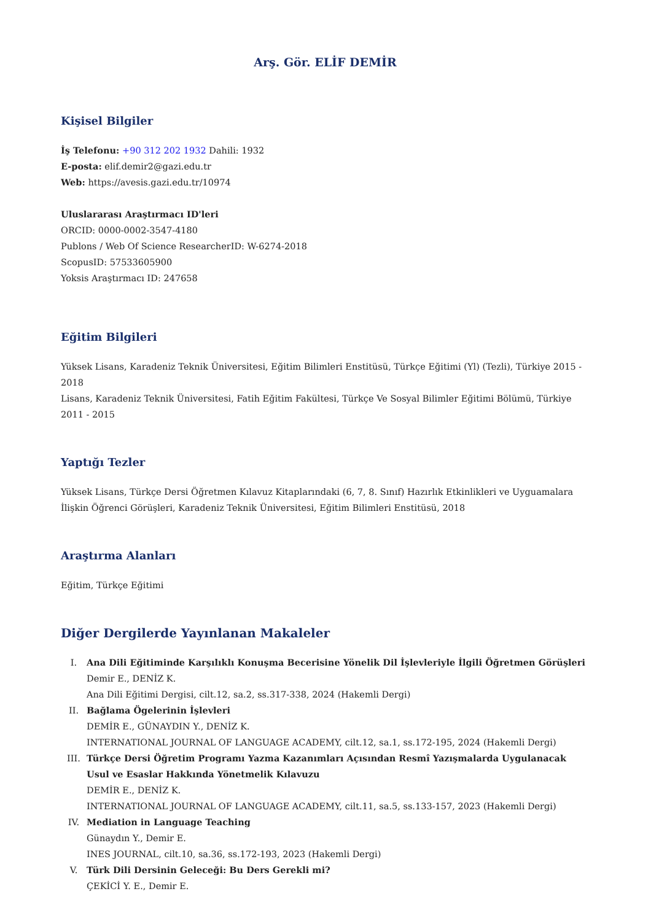Arş. Gör. ELİF DEMİR
Kişisel Bilgiler
İş Telefonu: +90 312 202 1932 Dahili: 1932
E-posta: elif.demir2@gazi.edu.tr
Web: https://avesis.gazi.edu.tr/10974
Uluslararası Araştırmacı ID'leri
ORCID: 0000-0002-3547-4180
Publons / Web Of Science ResearcherID: W-6274-2018
ScopusID: 57533605900
Yoksis Araştırmacı ID: 247658
Eğitim Bilgileri
Yüksek Lisans, Karadeniz Teknik Üniversitesi, Eğitim Bilimleri Enstitüsü, Türkçe Eğitimi (Yl) (Tezli), Türkiye 2015 - 2018
Lisans, Karadeniz Teknik Üniversitesi, Fatih Eğitim Fakültesi, Türkçe Ve Sosyal Bilimler Eğitimi Bölümü, Türkiye 2011 - 2015
Yaptığı Tezler
Yüksek Lisans, Türkçe Dersi Öğretmen Kılavuz Kitaplarındaki (6, 7, 8. Sınıf) Hazırlık Etkinlikleri ve Uyguamalara İlişkin Öğrenci Görüşleri, Karadeniz Teknik Üniversitesi, Eğitim Bilimleri Enstitüsü, 2018
Araştırma Alanları
Eğitim, Türkçe Eğitimi
Diğer Dergilerde Yayınlanan Makaleler
I. Ana Dili Eğitiminde Karşılıklı Konuşma Becerisine Yönelik Dil İşlevleriyle İlgili Öğretmen Görüşleri
Demir E., DENİZ K.
Ana Dili Eğitimi Dergisi, cilt.12, sa.2, ss.317-338, 2024 (Hakemli Dergi)
II. Bağlama Ögelerinin İşlevleri
DEMİR E., GÜNAYDIN Y., DENİZ K.
INTERNATIONAL JOURNAL OF LANGUAGE ACADEMY, cilt.12, sa.1, ss.172-195, 2024 (Hakemli Dergi)
III. Türkçe Dersi Öğretim Programı Yazma Kazanımları Açısından Resmî Yazışmalarda Uygulanacak Usul ve Esaslar Hakkında Yönetmelik Kılavuzu
DEMİR E., DENİZ K.
INTERNATIONAL JOURNAL OF LANGUAGE ACADEMY, cilt.11, sa.5, ss.133-157, 2023 (Hakemli Dergi)
IV. Mediation in Language Teaching
Günaydın Y., Demir E.
INES JOURNAL, cilt.10, sa.36, ss.172-193, 2023 (Hakemli Dergi)
V. Türk Dili Dersinin Geleceği: Bu Ders Gerekli mi?
ÇEKİCİ Y. E., Demir E.